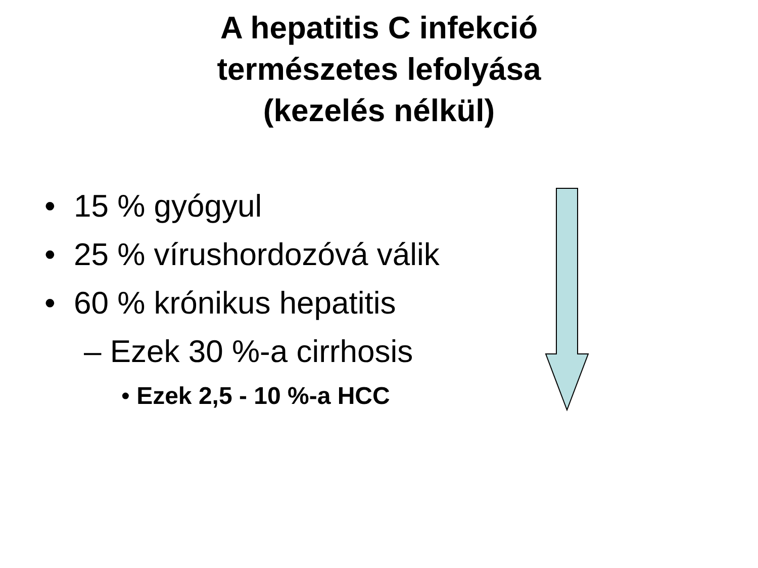A hepatitis C infekció
természetes lefolyása
(kezelés nélkül)
• 15 % gyógyul
• 25 % vírushordozóvá válik
• 60 % krónikus hepatitis
– Ezek 30 %-a cirrhosis
• Ezek 2,5 - 10 %-a HCC